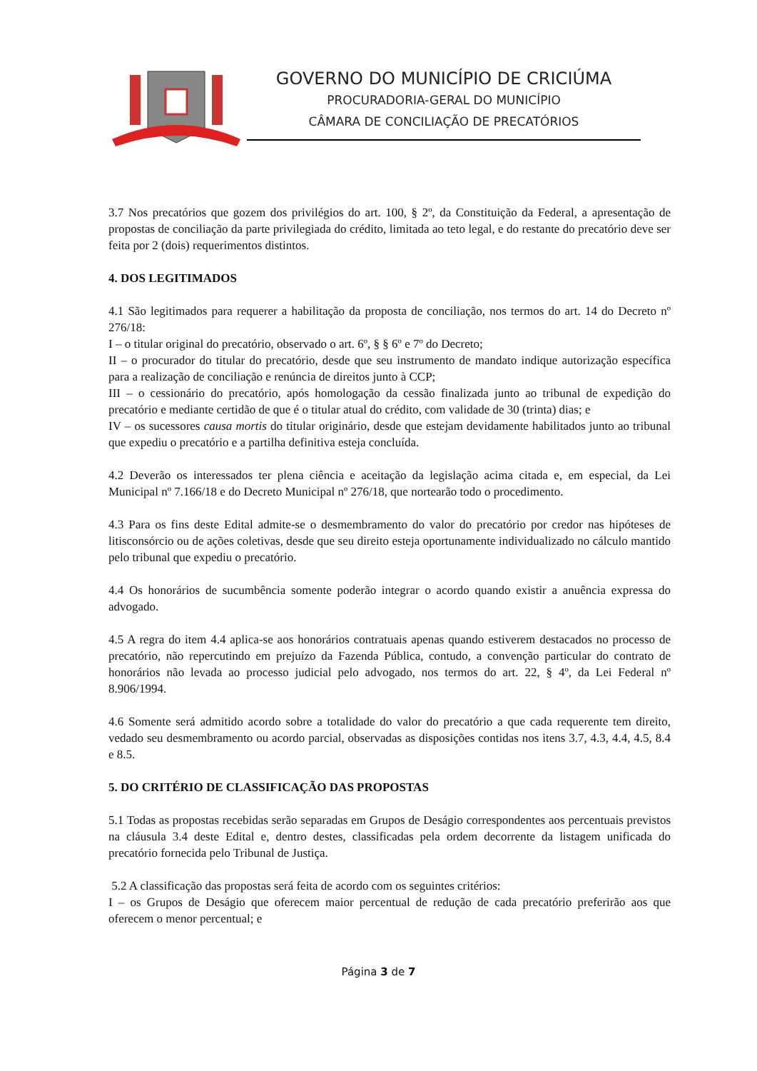GOVERNO DO MUNICÍPIO DE CRICIÚMA
PROCURADORIA-GERAL DO MUNICÍPIO
CÂMARA DE CONCILIAÇÃO DE PRECATÓRIOS
3.7 Nos precatórios que gozem dos privilégios do art. 100, § 2º, da Constituição da Federal, a apresentação de propostas de conciliação da parte privilegiada do crédito, limitada ao teto legal, e do restante do precatório deve ser feita por 2 (dois) requerimentos distintos.
4. DOS LEGITIMADOS
4.1 São legitimados para requerer a habilitação da proposta de conciliação, nos termos do art. 14 do Decreto nº 276/18:
I – o titular original do precatório, observado o art. 6º, § § 6º e 7º do Decreto;
II – o procurador do titular do precatório, desde que seu instrumento de mandato indique autorização específica para a realização de conciliação e renúncia de direitos junto à CCP;
III – o cessionário do precatório, após homologação da cessão finalizada junto ao tribunal de expedição do precatório e mediante certidão de que é o titular atual do crédito, com validade de 30 (trinta) dias; e
IV – os sucessores causa mortis do titular originário, desde que estejam devidamente habilitados junto ao tribunal que expediu o precatório e a partilha definitiva esteja concluída.
4.2 Deverão os interessados ter plena ciência e aceitação da legislação acima citada e, em especial, da Lei Municipal nº 7.166/18 e do Decreto Municipal nº 276/18, que nortearão todo o procedimento.
4.3 Para os fins deste Edital admite-se o desmembramento do valor do precatório por credor nas hipóteses de litisconsórcio ou de ações coletivas, desde que seu direito esteja oportunamente individualizado no cálculo mantido pelo tribunal que expediu o precatório.
4.4 Os honorários de sucumbência somente poderão integrar o acordo quando existir a anuência expressa do advogado.
4.5 A regra do item 4.4 aplica-se aos honorários contratuais apenas quando estiverem destacados no processo de precatório, não repercutindo em prejuízo da Fazenda Pública, contudo, a convenção particular do contrato de honorários não levada ao processo judicial pelo advogado, nos termos do art. 22, § 4º, da Lei Federal nº 8.906/1994.
4.6 Somente será admitido acordo sobre a totalidade do valor do precatório a que cada requerente tem direito, vedado seu desmembramento ou acordo parcial, observadas as disposições contidas nos itens 3.7, 4.3, 4.4, 4.5, 8.4 e 8.5.
5. DO CRITÉRIO DE CLASSIFICAÇÃO DAS PROPOSTAS
5.1 Todas as propostas recebidas serão separadas em Grupos de Deságio correspondentes aos percentuais previstos na cláusula 3.4 deste Edital e, dentro destes, classificadas pela ordem decorrente da listagem unificada do precatório fornecida pelo Tribunal de Justiça.
5.2 A classificação das propostas será feita de acordo com os seguintes critérios:
I – os Grupos de Deságio que oferecem maior percentual de redução de cada precatório preferirão aos que oferecem o menor percentual; e
Página 3 de 7